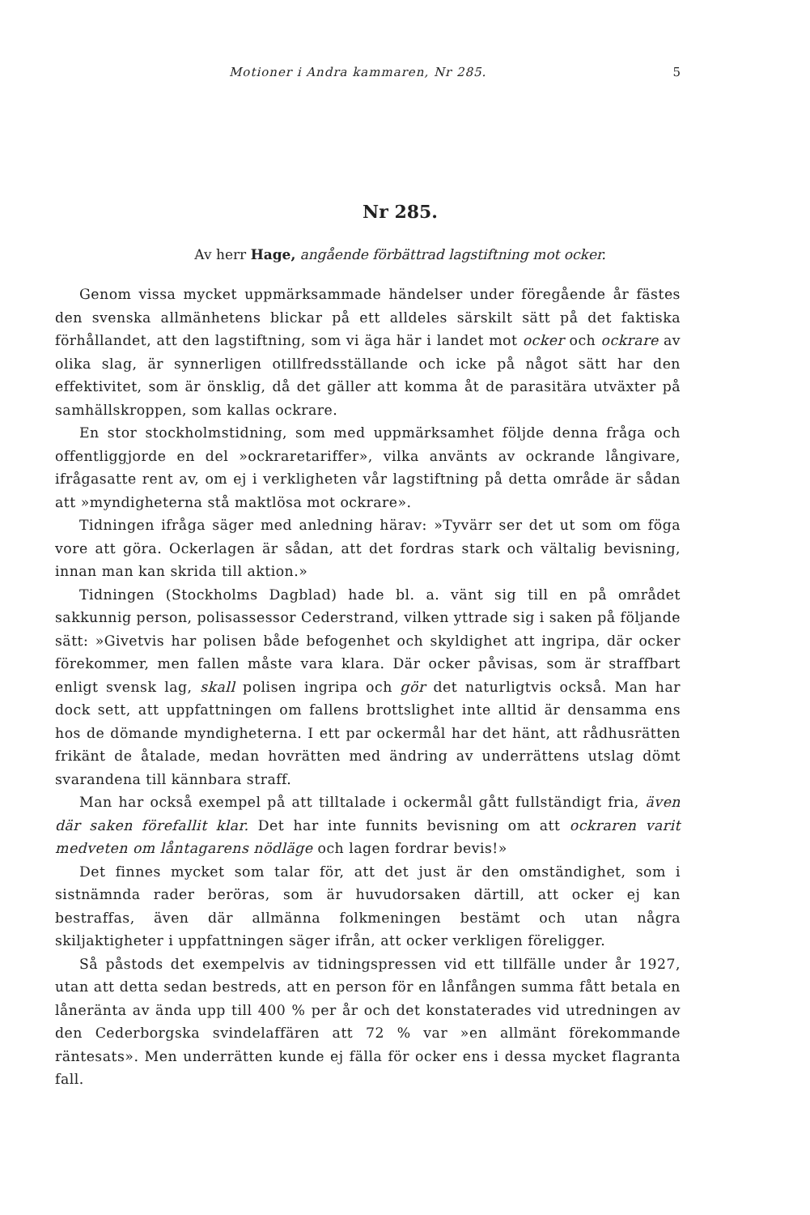Motioner i Andra kammaren, Nr 285. 5
Nr 285.
Av herr Hage, angående förbättrad lagstiftning mot ocker.
Genom vissa mycket uppmärksammade händelser under föregående år fästes den svenska allmänhetens blickar på ett alldeles särskilt sätt på det faktiska förhållandet, att den lagstiftning, som vi äga här i landet mot ocker och ockrare av olika slag, är synnerligen otillfredsställande och icke på något sätt har den effektivitet, som är önsklig, då det gäller att komma åt de parasitära utväxter på samhällskroppen, som kallas ockrare.
En stor stockholmstidning, som med uppmärksamhet följde denna fråga och offentliggjorde en del »ockraretariffer», vilka använts av ockrande långivare, ifrågasatte rent av, om ej i verkligheten vår lagstiftning på detta område är sådan att »myndigheterna stå maktlösa mot ockrare».
Tidningen ifråga säger med anledning härav: »Tyvärr ser det ut som om föga vore att göra. Ockerlagen är sådan, att det fordras stark och vältalig bevisning, innan man kan skrida till aktion.»
Tidningen (Stockholms Dagblad) hade bl. a. vänt sig till en på området sakkunnig person, polisassessor Cederstrand, vilken yttrade sig i saken på följande sätt: »Givetvis har polisen både befogenhet och skyldighet att ingripa, där ocker förekommer, men fallen måste vara klara. Där ocker påvisas, som är straffbart enligt svensk lag, skall polisen ingripa och gör det naturligtvis också. Man har dock sett, att uppfattningen om fallens brottslighet inte alltid är densamma ens hos de dömande myndigheterna. I ett par ockermål har det hänt, att rådhusrätten frikänt de åtalade, medan hovrätten med ändring av underrättens utslag dömt svarandena till kännbara straff.
Man har också exempel på att tilltalade i ockermål gått fullständigt fria, även där saken förefallit klar. Det har inte funnits bevisning om att ockraren varit medveten om låntagarens nödläge och lagen fordrar bevis!»
Det finnes mycket som talar för, att det just är den omständighet, som i sistnämnda rader beröras, som är huvudorsaken därtill, att ocker ej kan bestraffas, även där allmänna folkmeningen bestämt och utan några skiljaktigheter i uppfattningen säger ifrån, att ocker verkligen föreligger.
Så påstods det exempelvis av tidningspressen vid ett tillfälle under år 1927, utan att detta sedan bestreds, att en person för en lånfången summa fått betala en låneränta av ända upp till 400 % per år och det konstaterades vid utredningen av den Cederborgska svindelaffären att 72 % var »en allmänt förekommande räntesats». Men underrätten kunde ej fälla för ocker ens i dessa mycket flagranta fall.